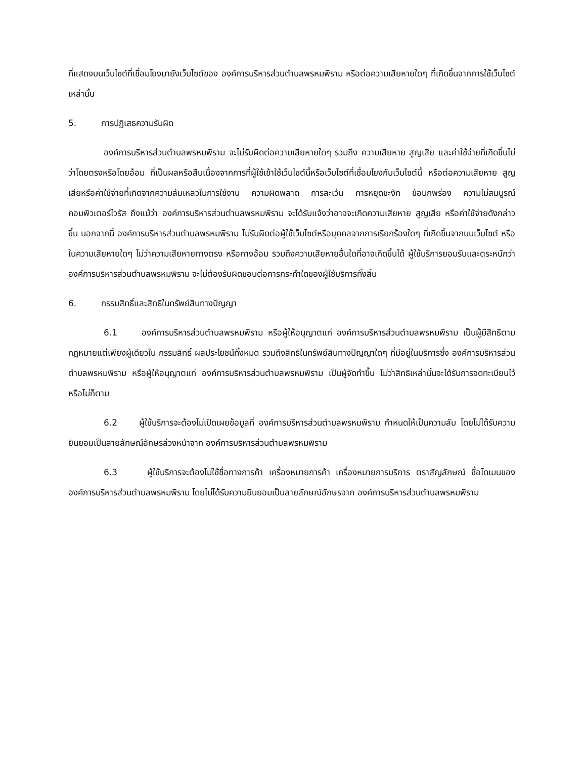ที่แสดงบนเว็บไซต์ที่เชื่อมโยงมายังเว็บไซต์ของ องค์การบริหารส่วนตำบลพรหมพิราม หรือต่อความเสียหายใดๆ ที่เกิดขึ้นจากการใช้เว็บไซต์เหล่านั้น
5. การปฏิเสธความรับผิด
องค์การบริหารส่วนตำบลพรหมพิราม จะไม่รับผิดต่อความเสียหายใดๆ รวมถึง ความเสียหาย สูญเสีย และค่าใช้จ่ายที่เกิดขึ้นไม่ว่าโดยตรงหรือโดยอ้อม ที่เป็นผลหรือสืบเนื่องจากการที่ผู้ใช้เข้าใช้เว็บไซต์นี้หรือเว็บไซต์ที่เชื่อมโยงกับเว็บไซต์นี้ หรือต่อความเสียหาย สูญเสียหรือค่าใช้จ่ายที่เกิดจากความล้มเหลวในการใช้งาน ความผิดพลาด การละเว้น การหยุดชะงัก ข้อบกพร่อง ความไม่สมบูรณ์ คอมพิวเตอร์ไวรัส ถึงแม้ว่า องค์การบริหารส่วนตำบลพรหมพิราม จะได้รับแจ้งว่าอาจจะเกิดความเสียหาย สูญเสีย หรือค่าใช้จ่ายดังกล่าวขึ้น นอกจากนี้ องค์การบริหารส่วนตำบลพรหมพิราม ไม่รับผิดต่อผู้ใช้เว็บไซต์หรือบุคคลจากการเรียกร้องใดๆ ที่เกิดขึ้นจากบนเว็บไซต์ หรือในความเสียหายใดๆ ไม่ว่าความเสียหายทางตรง หรือทางอ้อม รวมถึงความเสียหายอื่นใดที่อาจเกิดขึ้นได้ ผู้ใช้บริการยอมรับและตระหนักว่า องค์การบริหารส่วนตำบลพรหมพิราม จะไม่ต้องรับผิดชอบต่อการกระทำใดของผู้ใช้บริการทั้งสิ้น
6. กรรมสิทธิ์และสิทธิในทรัพย์สินทางปัญญา
6.1 องค์การบริหารส่วนตำบลพรหมพิราม หรือผู้ให้อนุญาตแก่ องค์การบริหารส่วนตำบลพรหมพิราม เป็นผู้มีสิทธิตามกฎหมายแต่เพียงผู้เดียวใน กรรมสิทธิ์ ผลประโยชน์ทั้งหมด รวมถึงสิทธิในทรัพย์สินทางปัญญาใดๆ ที่มีอยู่ในบริการซึ่ง องค์การบริหารส่วนตำบลพรหมพิราม หรือผู้ให้อนุญาตแก่ องค์การบริหารส่วนตำบลพรหมพิราม เป็นผู้จัดทำขึ้น ไม่ว่าสิทธิเหล่านั้นจะได้รับการจดทะเบียนไว้หรือไม่ก็ตาม
6.2 ผู้ใช้บริการจะต้องไม่เปิดเผยข้อมูลที่ องค์การบริหารส่วนตำบลพรหมพิราม กำหนดให้เป็นความลับ โดยไม่ได้รับความยินยอมเป็นลายลักษณ์อักษรล่วงหน้าจาก องค์การบริหารส่วนตำบลพรหมพิราม
6.3 ผู้ใช้บริการจะต้องไม่ใช้ชื่อทางการค้า เครื่องหมายการค้า เครื่องหมายการบริการ ตราสัญลักษณ์ ชื่อโดเมนของ องค์การบริหารส่วนตำบลพรหมพิราม โดยไม่ได้รับความยินยอมเป็นลายลักษณ์อักษรจาก องค์การบริหารส่วนตำบลพรหมพิราม